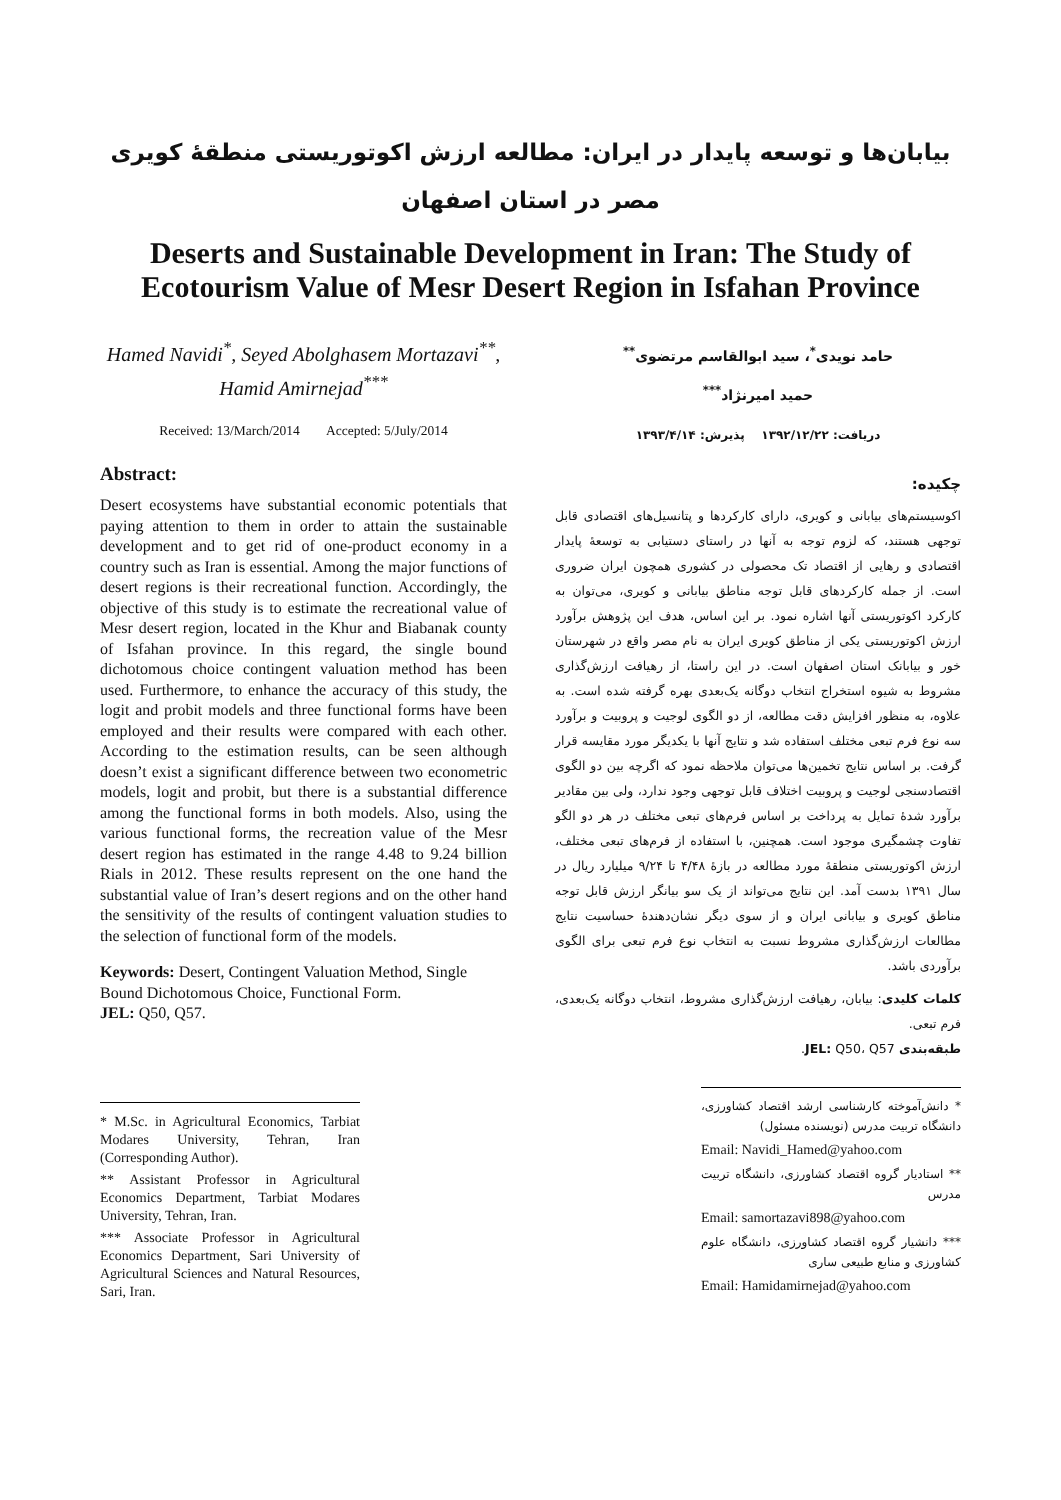بیابان‌ها و توسعه پایدار در ایران: مطالعه ارزش اکوتوریستی منطقهٔ کویری مصر در استان اصفهان
Deserts and Sustainable Development in Iran: The Study of Ecotourism Value of Mesr Desert Region in Isfahan Province
Hamed Navidi<sup>*</sup>, Seyed Abolghasem Mortazavi<sup>**</sup>, Hamid Amirnejad<sup>***</sup>
Received: 13/March/2014 Accepted: 5/July/2014
Abstract:
Desert ecosystems have substantial economic potentials that paying attention to them in order to attain the sustainable development and to get rid of one-product economy in a country such as Iran is essential. Among the major functions of desert regions is their recreational function. Accordingly, the objective of this study is to estimate the recreational value of Mesr desert region, located in the Khur and Biabanak county of Isfahan province. In this regard, the single bound dichotomous choice contingent valuation method has been used. Furthermore, to enhance the accuracy of this study, the logit and probit models and three functional forms have been employed and their results were compared with each other. According to the estimation results, can be seen although doesn’t exist a significant difference between two econometric models, logit and probit, but there is a substantial difference among the functional forms in both models. Also, using the various functional forms, the recreation value of the Mesr desert region has estimated in the range 4.48 to 9.24 billion Rials in 2012. These results represent on the one hand the substantial value of Iran’s desert regions and on the other hand the sensitivity of the results of contingent valuation studies to the selection of functional form of the models.
Keywords: Desert, Contingent Valuation Method, Single Bound Dichotomous Choice, Functional Form.
JEL: Q50, Q57.
* M.Sc. in Agricultural Economics, Tarbiat Modares University, Tehran, Iran (Corresponding Author).
** Assistant Professor in Agricultural Economics Department, Tarbiat Modares University, Tehran, Iran.
*** Associate Professor in Agricultural Economics Department, Sari University of Agricultural Sciences and Natural Resources, Sari, Iran.
حامد نویدی<sup>*</sup>، سید ابوالقاسم مرتضوی<sup>**</sup>
حمید امیرنژاد<sup>***</sup>
دریافت: ۱۳۹۲/۱۲/۲۲ پذیرش: ۱۳۹۳/۴/۱۴
چکیده:
اکوسیستم‌های بیابانی و کویری، دارای کارکردها و پتانسیل‌های اقتصادی قابل توجهی هستند، که لزوم توجه به آنها در راستای دستیابی به توسعهٔ پایدار اقتصادی و رهایی از اقتصاد تک محصولی در کشوری همچون ایران ضروری است. از جمله کارکردهای قابل توجه مناطق بیابانی و کویری، می‌توان به کارکرد اکوتوریستی آنها اشاره نمود. بر این اساس، هدف این پژوهش برآورد ارزش اکوتوریستی یکی از مناطق کویری ایران به نام مصر واقع در شهرستان خور و بیابانک استان اصفهان است. در این راستا، از رهیافت ارزش‌گذاری مشروط به شیوه استخراج انتخاب دوگانه یک‌بعدی بهره گرفته شده است. به علاوه، به منظور افزایش دقت مطالعه، از دو الگوی لوجیت و پروبیت و برآورد سه نوع فرم تبعی مختلف استفاده شد و نتایج آنها با یکدیگر مورد مقایسه قرار گرفت. بر اساس نتایج تخمین‌ها می‌توان ملاحظه نمود که اگرچه بین دو الگوی اقتصادسنجی لوجیت و پروبیت اختلاف قابل توجهی وجود ندارد، ولی بین مقادیر برآورد شدهٔ تمایل به پرداخت بر اساس فرم‌های تبعی مختلف در هر دو الگو تفاوت چشمگیری موجود است. همچنین، با استفاده از فرم‌های تبعی مختلف، ارزش اکوتوریستی منطقهٔ مورد مطالعه در بازهٔ ۴/۴۸ تا ۹/۲۴ میلیارد ریال در سال ۱۳۹۱ بدست آمد. این نتایج می‌تواند از یک سو بیانگر ارزش قابل توجه مناطق کویری و بیابانی ایران و از سوی دیگر نشان‌دهندهٔ حساسیت نتایج مطالعات ارزش‌گذاری مشروط نسبت به انتخاب نوع فرم تبعی برای الگوی برآوردی باشد.
کلمات کلیدی: بیابان، رهیافت ارزش‌گذاری مشروط، انتخاب دوگانه یک‌بعدی، فرم تبعی.
طبقه‌بندی JEL: Q50، Q57.
* دانش‌آموخته کارشناسی ارشد اقتصاد کشاورزی، دانشگاه تربیت مدرس (نویسنده مسئول)
Email: Navidi_Hamed@yahoo.com
** استادیار گروه اقتصاد کشاورزی، دانشگاه تربیت مدرس
Email: samortazavi898@yahoo.com
*** دانشیار گروه اقتصاد کشاورزی، دانشگاه علوم کشاورزی و منابع طبیعی ساری
Email: Hamidamirnejad@yahoo.com